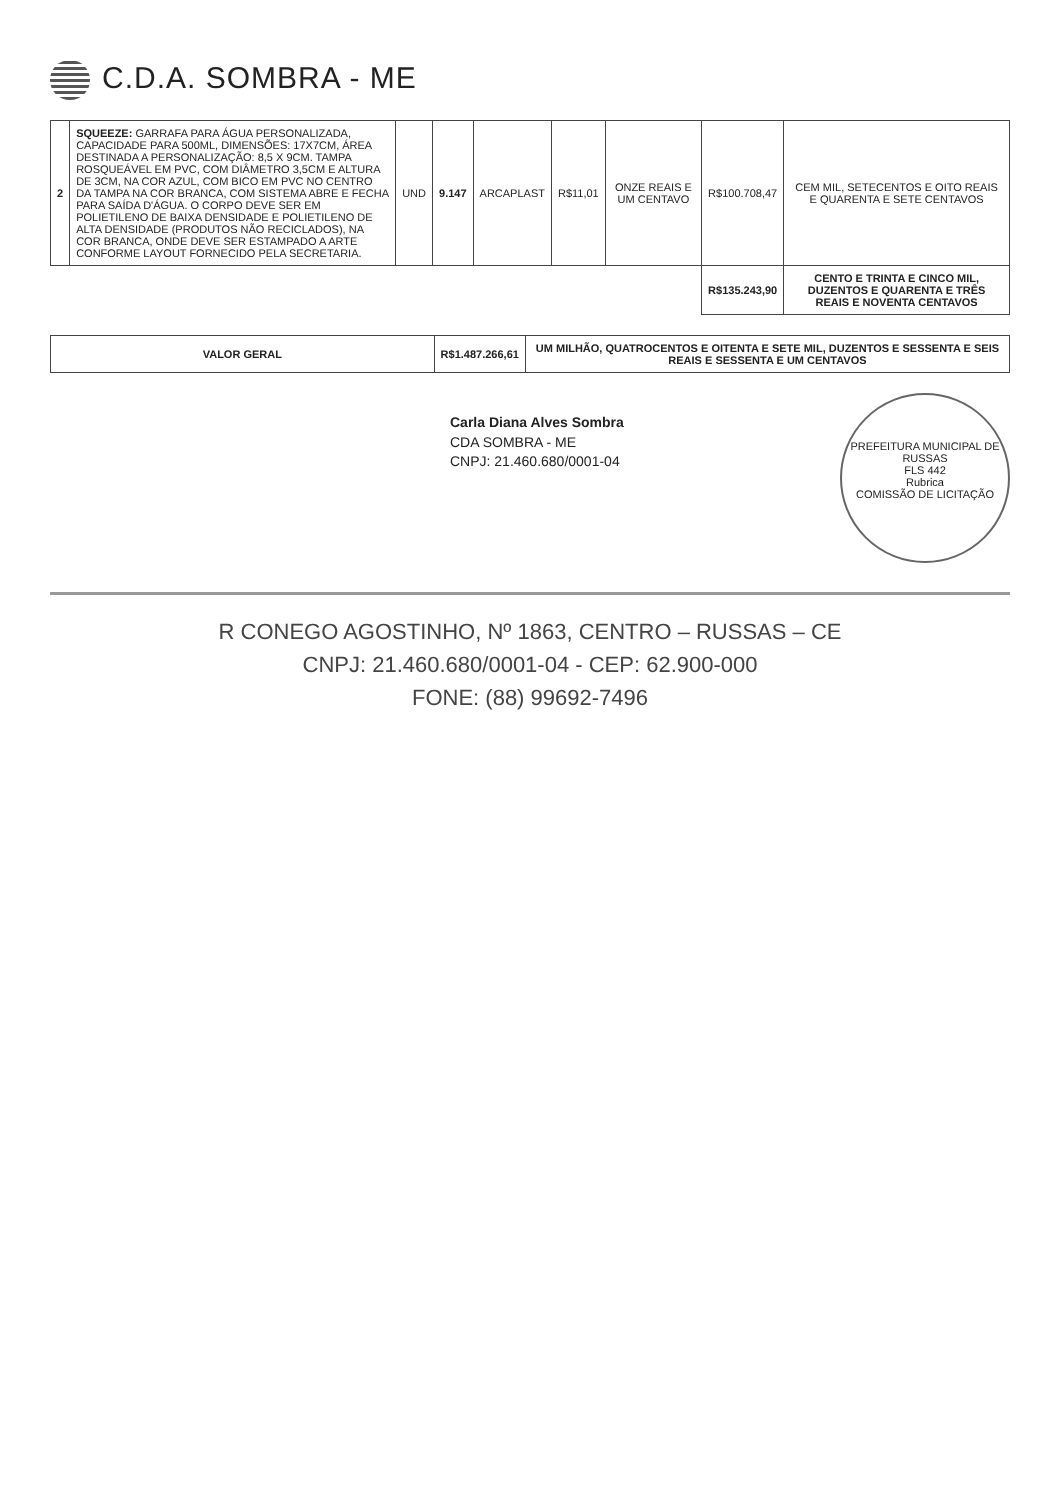C.D.A. SOMBRA - ME
| 2 | SQUEEZE: GARRAFA PARA ÁGUA PERSONALIZADA, CAPACIDADE PARA 500ML, DIMENSÕES: 17X7CM, ÁREA DESTINADA A PERSONALIZAÇÃO: 8,5 X 9CM. TAMPA ROSQUEÁVEL EM PVC, COM DIÂMETRO 3,5CM E ALTURA DE 3CM, NA COR AZUL, COM BICO EM PVC NO CENTRO DA TAMPA NA COR BRANCA, COM SISTEMA ABRE E FECHA PARA SAÍDA D'ÁGUA. O CORPO DEVE SER EM POLIETILENO DE BAIXA DENSIDADE E POLIETILENO DE ALTA DENSIDADE (PRODUTOS NÃO RECICLADOS), NA COR BRANCA, ONDE DEVE SER ESTAMPADO A ARTE CONFORME LAYOUT FORNECIDO PELA SECRETARIA. | UND | 9.147 | ARCAPLAST | R$11,01 | ONZE REAIS E UM CENTAVO | R$100.708,47 | CEM MIL, SETECENTOS E OITO REAIS E QUARENTA E SETE CENTAVOS |
| | | | | | | | R$135.243,90 | CENTO E TRINTA E CINCO MIL, DUZENTOS E QUARENTA E TRÊS REAIS E NOVENTA CENTAVOS |
| VALOR GERAL | R$1.487.266,61 | UM MILHÃO, QUATROCENTOS E OITENTA E SETE MIL, DUZENTOS E SESSENTA E SEIS REAIS E SESSENTA E UM CENTAVOS |
PREFEITURA MUNICIPAL DE RUSSAS
FLS 442
Rubrica
COMISSÃO DE LICITAÇÃO
Carla Diana Alves Sombra
CDA SOMBRA - ME
CNPJ: 21.460.680/0001-04
R CONEGO AGOSTINHO, Nº 1863, CENTRO – RUSSAS – CE
CNPJ: 21.460.680/0001-04 - CEP: 62.900-000
FONE: (88) 99692-7496